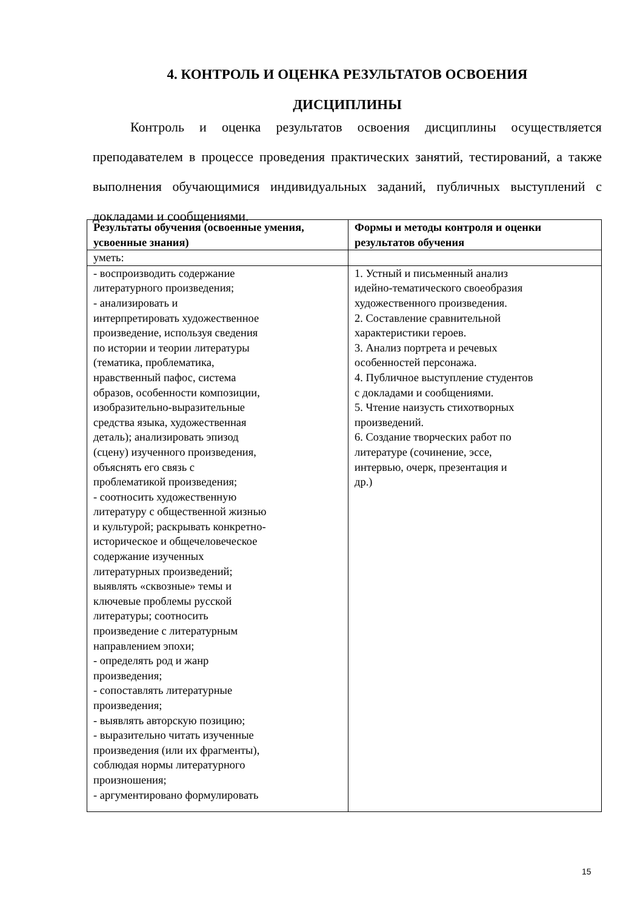4. КОНТРОЛЬ И ОЦЕНКА РЕЗУЛЬТАТОВ ОСВОЕНИЯ
ДИСЦИПЛИНЫ
Контроль и оценка результатов освоения дисциплины осуществляется преподавателем в процессе проведения практических занятий, тестирований, а также выполнения обучающимися индивидуальных заданий, публичных выступлений с докладами и сообщениями.
| Результаты обучения (освоенные умения, усвоенные знания) | Формы и методы контроля и оценки результатов обучения |
| --- | --- |
| уметь: | |
| - воспроизводить содержание литературного произведения; - анализировать и интерпретировать художественное произведение, используя сведения по истории и теории литературы (тематика, проблематика, нравственный пафос, система образов, особенности композиции, изобразительно-выразительные средства языка, художественная деталь); анализировать эпизод (сцену) изученного произведения, объяснять его связь с проблематикой произведения; - соотносить художественную литературу с общественной жизнью и культурой; раскрывать конкретно- историческое и общечеловеческое содержание изученных литературных произведений; выявлять «сквозные» темы и ключевые проблемы русской литературы; соотносить произведение с литературным направлением эпохи; - определять род и жанр произведения; - сопоставлять литературные произведения; - выявлять авторскую позицию; - выразительно читать изученные произведения (или их фрагменты), соблюдая нормы литературного произношения; - аргументировано формулировать | 1. Устный и письменный анализ идейно-тематического своеобразия художественного произведения. 2. Составление сравнительной характеристики героев. 3. Анализ портрета и речевых особенностей персонажа. 4. Публичное выступление студентов с докладами и сообщениями. 5. Чтение наизусть стихотворных произведений. 6. Создание творческих работ по литературе (сочинение, эссе, интервью, очерк, презентация и др.) |
15